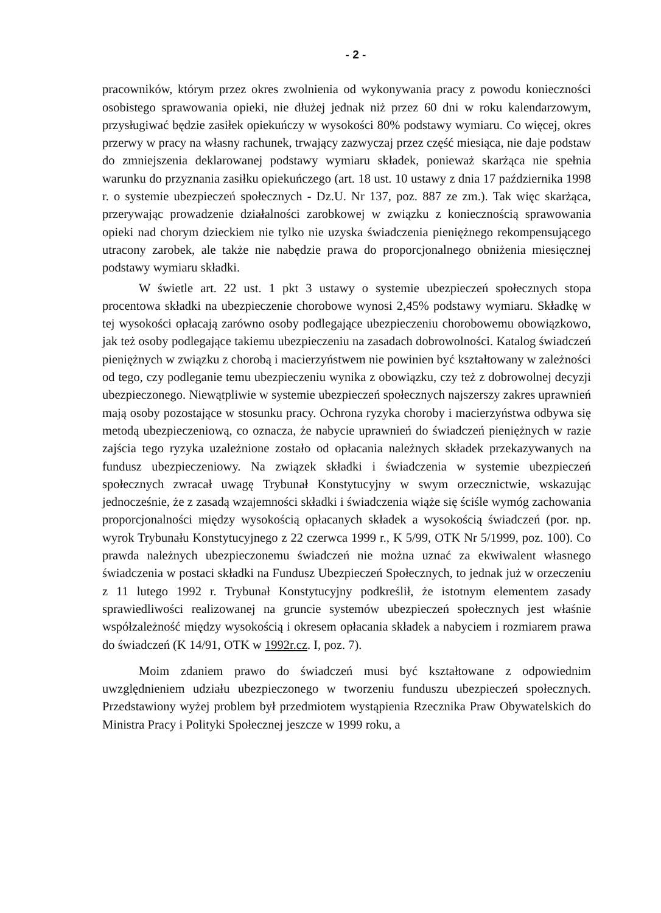- 2 -
pracowników, którym przez okres zwolnienia od wykonywania pracy z powodu konieczności osobistego sprawowania opieki, nie dłużej jednak niż przez 60 dni w roku kalendarzowym, przysługiwać będzie zasiłek opiekuńczy w wysokości 80% podstawy wymiaru. Co więcej, okres przerwy w pracy na własny rachunek, trwający zazwyczaj przez część miesiąca, nie daje podstaw do zmniejszenia deklarowanej podstawy wymiaru składek, ponieważ skarżąca nie spełnia warunku do przyznania zasiłku opiekuńczego (art. 18 ust. 10 ustawy z dnia 17 października 1998 r. o systemie ubezpieczeń społecznych - Dz.U. Nr 137, poz. 887 ze zm.). Tak więc skarżąca, przerywając prowadzenie działalności zarobkowej w związku z koniecznością sprawowania opieki nad chorym dzieckiem nie tylko nie uzyska świadczenia pieniężnego rekompensującego utracony zarobek, ale także nie nabędzie prawa do proporcjonalnego obniżenia miesięcznej podstawy wymiaru składki.
W świetle art. 22 ust. 1 pkt 3 ustawy o systemie ubezpieczeń społecznych stopa procentowa składki na ubezpieczenie chorobowe wynosi 2,45% podstawy wymiaru. Składkę w tej wysokości opłacają zarówno osoby podlegające ubezpieczeniu chorobowemu obowiązkowo, jak też osoby podlegające takiemu ubezpieczeniu na zasadach dobrowolności. Katalog świadczeń pieniężnych w związku z chorobą i macierzyństwem nie powinien być kształtowany w zależności od tego, czy podleganie temu ubezpieczeniu wynika z obowiązku, czy też z dobrowolnej decyzji ubezpieczonego. Niewątpliwie w systemie ubezpieczeń społecznych najszerszy zakres uprawnień mają osoby pozostające w stosunku pracy. Ochrona ryzyka choroby i macierzyństwa odbywa się metodą ubezpieczeniową, co oznacza, że nabycie uprawnień do świadczeń pieniężnych w razie zajścia tego ryzyka uzależnione zostało od opłacania należnych składek przekazywanych na fundusz ubezpieczeniowy. Na związek składki i świadczenia w systemie ubezpieczeń społecznych zwracał uwagę Trybunał Konstytucyjny w swym orzecznictwie, wskazując jednocześnie, że z zasadą wzajemności składki i świadczenia wiąże się ściśle wymóg zachowania proporcjonalności między wysokością opłacanych składek a wysokością świadczeń (por. np. wyrok Trybunału Konstytucyjnego z 22 czerwca 1999 r., K 5/99, OTK Nr 5/1999, poz. 100). Co prawda należnych ubezpieczonemu świadczeń nie można uznać za ekwiwalent własnego świadczenia w postaci składki na Fundusz Ubezpieczeń Społecznych, to jednak już w orzeczeniu z 11 lutego 1992 r. Trybunał Konstytucyjny podkreślił, że istotnym elementem zasady sprawiedliwości realizowanej na gruncie systemów ubezpieczeń społecznych jest właśnie współzależność między wysokością i okresem opłacania składek a nabyciem i rozmiarem prawa do świadczeń (K 14/91, OTK w 1992r.cz. I, poz. 7).
Moim zdaniem prawo do świadczeń musi być kształtowane z odpowiednim uwzględnieniem udziału ubezpieczonego w tworzeniu funduszu ubezpieczeń społecznych. Przedstawiony wyżej problem był przedmiotem wystąpienia Rzecznika Praw Obywatelskich do Ministra Pracy i Polityki Społecznej jeszcze w 1999 roku, a